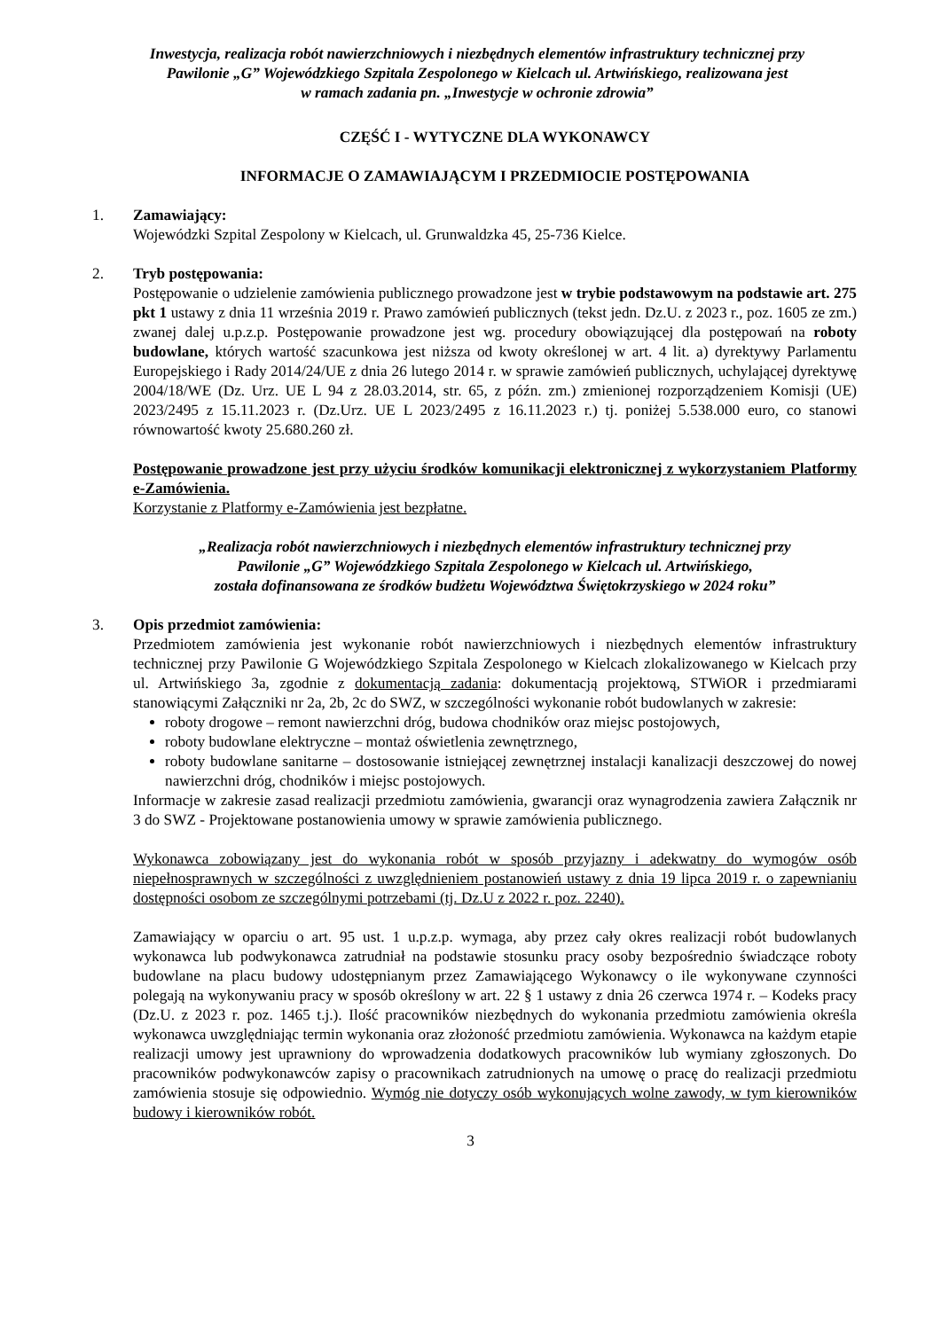Inwestycja, realizacja robót nawierzchniowych i niezbędnych elementów infrastruktury technicznej przy
Pawilonie „G” Wojewódzkiego Szpitala Zespolonego w Kielcach ul. Artwińskiego, realizowana jest
w ramach zadania pn. „Inwestycje w ochronie zdrowia”
CZĘŚĆ I - WYTYCZNE DLA WYKONAWCY
INFORMACJE O ZAMAWIAJĄCYM I PRZEDMIOCIE POSTĘPOWANIA
1. Zamawiający:
Wojewódzki Szpital Zespolony w Kielcach, ul. Grunwaldzka 45, 25-736 Kielce.
2. Tryb postępowania:
Postępowanie o udzielenie zamówienia publicznego prowadzone jest w trybie podstawowym na podstawie art. 275 pkt 1 ustawy z dnia 11 września 2019 r. Prawo zamówień publicznych (tekst jedn. Dz.U. z 2023 r., poz. 1605 ze zm.) zwanej dalej u.p.z.p. Postępowanie prowadzone jest wg. procedury obowiązującej dla postępowań na roboty budowlane, których wartość szacunkowa jest niższa od kwoty określonej w art. 4 lit. a) dyrektywy Parlamentu Europejskiego i Rady 2014/24/UE z dnia 26 lutego 2014 r. w sprawie zamówień publicznych, uchylającej dyrektywę 2004/18/WE (Dz. Urz. UE L 94 z 28.03.2014, str. 65, z późn. zm.) zmienionej rozporządzeniem Komisji (UE) 2023/2495 z 15.11.2023 r. (Dz.Urz. UE L 2023/2495 z 16.11.2023 r.) tj. poniżej 5.538.000 euro, co stanowi równowartość kwoty 25.680.260 zł.
Postępowanie prowadzone jest przy użyciu środków komunikacji elektronicznej z wykorzystaniem Platformy e-Zamówienia.
Korzystanie z Platformy e-Zamówienia jest bezpłatne.
„Realizacja robót nawierzchniowych i niezbędnych elementów infrastruktury technicznej przy
Pawilonie „G” Wojewódzkiego Szpitala Zespolonego w Kielcach ul. Artwińskiego,
została dofinansowana ze środków budżetu Województwa Świętokrzyskiego w 2024 roku”
3. Opis przedmiot zamówienia:
Przedmiotem zamówienia jest wykonanie robót nawierzchniowych i niezbędnych elementów infrastruktury technicznej przy Pawilonie G Wojewódzkiego Szpitala Zespolonego w Kielcach zlokalizowanego w Kielcach przy ul. Artwińskiego 3a, zgodnie z dokumentacją zadania: dokumentacją projektową, STWiOR i przedmiarami stanowiącymi Załączniki nr 2a, 2b, 2c do SWZ, w szczególności wykonanie robót budowlanych w zakresie:
roboty drogowe – remont nawierzchni dróg, budowa chodników oraz miejsc postojowych,
roboty budowlane elektryczne – montaż oświetlenia zewnętrznego,
roboty budowlane sanitarne – dostosowanie istniejącej zewnętrznej instalacji kanalizacji deszczowej do nowej nawierzchni dróg, chodników i miejsc postojowych.
Informacje w zakresie zasad realizacji przedmiotu zamówienia, gwarancji oraz wynagrodzenia zawiera Załącznik nr 3 do SWZ - Projektowane postanowienia umowy w sprawie zamówienia publicznego.
Wykonawca zobowiązany jest do wykonania robót w sposób przyjazny i adekwatny do wymogów osób niepełnosprawnych w szczególności z uwzględnieniem postanowień ustawy z dnia 19 lipca 2019 r. o zapewnianiu dostępności osobom ze szczególnymi potrzebami (tj. Dz.U z 2022 r. poz. 2240).
Zamawiający w oparciu o art. 95 ust. 1 u.p.z.p. wymaga, aby przez cały okres realizacji robót budowlanych wykonawca lub podwykonawca zatrudniał na podstawie stosunku pracy osoby bezpośrednio świadczące roboty budowlane na placu budowy udostępnianym przez Zamawiającego Wykonawcy o ile wykonywane czynności polegają na wykonywaniu pracy w sposób określony w art. 22 § 1 ustawy z dnia 26 czerwca 1974 r. – Kodeks pracy (Dz.U. z 2023 r. poz. 1465 t.j.). Ilość pracowników niezbędnych do wykonania przedmiotu zamówienia określa wykonawca uwzględniając termin wykonania oraz złożoność przedmiotu zamówienia. Wykonawca na każdym etapie realizacji umowy jest uprawniony do wprowadzenia dodatkowych pracowników lub wymiany zgłoszonych. Do pracowników podwykonawców zapisy o pracownikach zatrudnionych na umowę o pracę do realizacji przedmiotu zamówienia stosuje się odpowiednio. Wymóg nie dotyczy osób wykonujących wolne zawody, w tym kierowników budowy i kierowników robót.
3